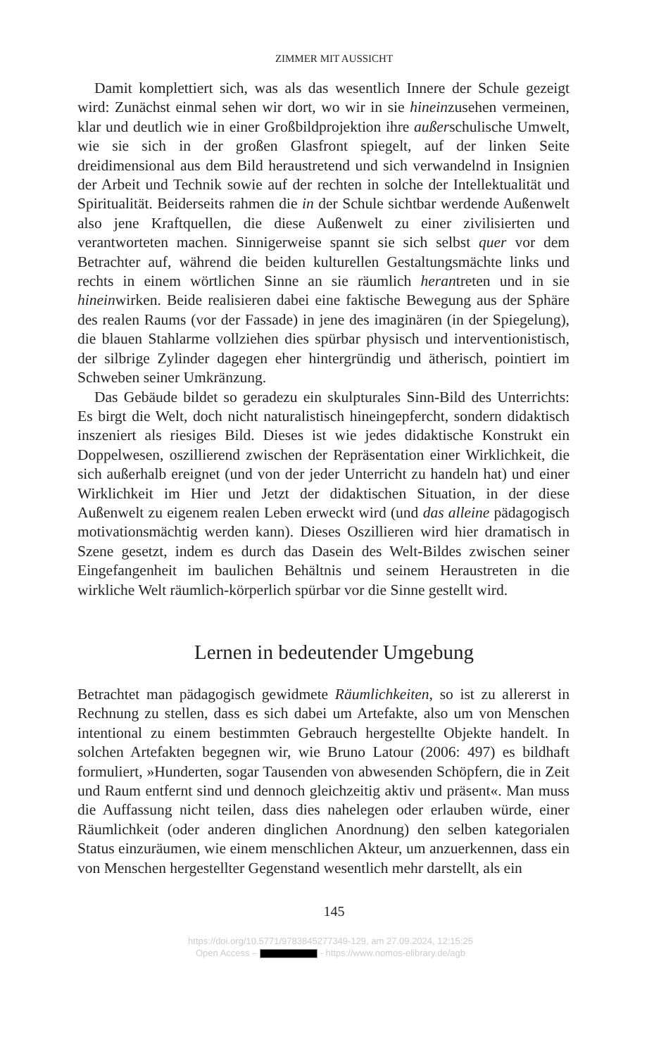ZIMMER MIT AUSSICHT
Damit komplettiert sich, was als das wesentlich Innere der Schule gezeigt wird: Zunächst einmal sehen wir dort, wo wir in sie hineinzusehen vermeinen, klar und deutlich wie in einer Großbildprojektion ihre außerschulische Umwelt, wie sie sich in der großen Glasfront spiegelt, auf der linken Seite dreidimensional aus dem Bild heraustretend und sich verwandelnd in Insignien der Arbeit und Technik sowie auf der rechten in solche der Intellektualität und Spiritualität. Beiderseits rahmen die in der Schule sichtbar werdende Außenwelt also jene Kraftquellen, die diese Außenwelt zu einer zivilisierten und verantworteten machen. Sinnigerweise spannt sie sich selbst quer vor dem Betrachter auf, während die beiden kulturellen Gestaltungsmächte links und rechts in einem wörtlichen Sinne an sie räumlich herantreten und in sie hineinwirken. Beide realisieren dabei eine faktische Bewegung aus der Sphäre des realen Raums (vor der Fassade) in jene des imaginären (in der Spiegelung), die blauen Stahlarme vollziehen dies spürbar physisch und interventionistisch, der silbrige Zylinder dagegen eher hintergründig und ätherisch, pointiert im Schweben seiner Umkränzung.
Das Gebäude bildet so geradezu ein skulpturales Sinn-Bild des Unterrichts: Es birgt die Welt, doch nicht naturalistisch hineingepfercht, sondern didaktisch inszeniert als riesiges Bild. Dieses ist wie jedes didaktische Konstrukt ein Doppelwesen, oszillierend zwischen der Repräsentation einer Wirklichkeit, die sich außerhalb ereignet (und von der jeder Unterricht zu handeln hat) und einer Wirklichkeit im Hier und Jetzt der didaktischen Situation, in der diese Außenwelt zu eigenem realen Leben erweckt wird (und das alleine pädagogisch motivationsmächtig werden kann). Dieses Oszillieren wird hier dramatisch in Szene gesetzt, indem es durch das Dasein des Welt-Bildes zwischen seiner Eingefangenheit im baulichen Behältnis und seinem Heraustreten in die wirkliche Welt räumlich-körperlich spürbar vor die Sinne gestellt wird.
Lernen in bedeutender Umgebung
Betrachtet man pädagogisch gewidmete Räumlichkeiten, so ist zu allererst in Rechnung zu stellen, dass es sich dabei um Artefakte, also um von Menschen intentional zu einem bestimmten Gebrauch hergestellte Objekte handelt. In solchen Artefakten begegnen wir, wie Bruno Latour (2006: 497) es bildhaft formuliert, »Hunderten, sogar Tausenden von abwesenden Schöpfern, die in Zeit und Raum entfernt sind und dennoch gleichzeitig aktiv und präsent«. Man muss die Auffassung nicht teilen, dass dies nahelegen oder erlauben würde, einer Räumlichkeit (oder anderen dinglichen Anordnung) den selben kategorialen Status einzuräumen, wie einem menschlichen Akteur, um anzuerkennen, dass ein von Menschen hergestellter Gegenstand wesentlich mehr darstellt, als ein
145
https://doi.org/10.5771/9783845277349-129, am 27.09.2024, 12:15:25
Open Access – - https://www.nomos-elibrary.de/agb